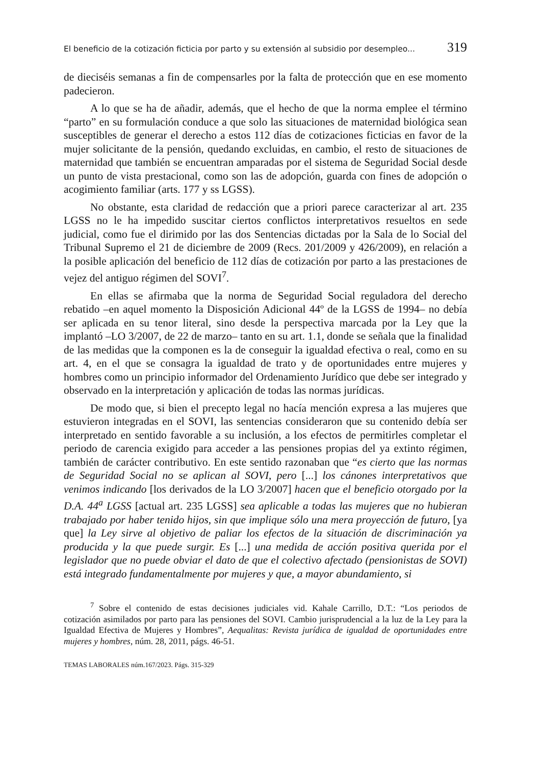El beneficio de la cotización ficticia por parto y su extensión al subsidio por desempleo... 319
de dieciséis semanas a fin de compensarles por la falta de protección que en ese momento padecieron.
A lo que se ha de añadir, además, que el hecho de que la norma emplee el término “parto” en su formulación conduce a que solo las situaciones de maternidad biológica sean susceptibles de generar el derecho a estos 112 días de cotizaciones ficticias en favor de la mujer solicitante de la pensión, quedando excluidas, en cambio, el resto de situaciones de maternidad que también se encuentran amparadas por el sistema de Seguridad Social desde un punto de vista prestacional, como son las de adopción, guarda con fines de adopción o acogimiento familiar (arts. 177 y ss LGSS).
No obstante, esta claridad de redacción que a priori parece caracterizar al art. 235 LGSS no le ha impedido suscitar ciertos conflictos interpretativos resueltos en sede judicial, como fue el dirimido por las dos Sentencias dictadas por la Sala de lo Social del Tribunal Supremo el 21 de diciembre de 2009 (Recs. 201/2009 y 426/2009), en relación a la posible aplicación del beneficio de 112 días de cotización por parto a las prestaciones de vejez del antiguo régimen del SOVI<sup>7</sup>.
En ellas se afirmaba que la norma de Seguridad Social reguladora del derecho rebatido –en aquel momento la Disposición Adicional 44º de la LGSS de 1994– no debía ser aplicada en su tenor literal, sino desde la perspectiva marcada por la Ley que la implantó –LO 3/2007, de 22 de marzo– tanto en su art. 1.1, donde se señala que la finalidad de las medidas que la componen es la de conseguir la igualdad efectiva o real, como en su art. 4, en el que se consagra la igualdad de trato y de oportunidades entre mujeres y hombres como un principio informador del Ordenamiento Jurídico que debe ser integrado y observado en la interpretación y aplicación de todas las normas jurídicas.
De modo que, si bien el precepto legal no hacía mención expresa a las mujeres que estuvieron integradas en el SOVI, las sentencias consideraron que su contenido debía ser interpretado en sentido favorable a su inclusión, a los efectos de permitirles completar el periodo de carencia exigido para acceder a las pensiones propias del ya extinto régimen, también de carácter contributivo. En este sentido razonaban que “es cierto que las normas de Seguridad Social no se aplican al SOVI, pero [...] los cánones interpretativos que venimos indicando [los derivados de la LO 3/2007] hacen que el beneficio otorgado por la D.A. 44<sup>a</sup> LGSS [actual art. 235 LGSS] sea aplicable a todas las mujeres que no hubieran trabajado por haber tenido hijos, sin que implique sólo una mera proyección de futuro, [ya que] la Ley sirve al objetivo de paliar los efectos de la situación de discriminación ya producida y la que puede surgir. Es [...] una medida de acción positiva querida por el legislador que no puede obviar el dato de que el colectivo afectado (pensionistas de SOVI) está integrado fundamentalmente por mujeres y que, a mayor abundamiento, si
<sup>7</sup> Sobre el contenido de estas decisiones judiciales vid. Kahale Carrillo, D.T.: “Los periodos de cotización asimilados por parto para las pensiones del SOVI. Cambio jurisprudencial a la luz de la Ley para la Igualdad Efectiva de Mujeres y Hombres”, Aequalitas: Revista jurídica de igualdad de oportunidades entre mujeres y hombres, núm. 28, 2011, págs. 46-51.
TEMAS LABORALES núm.167/2023. Págs. 315-329